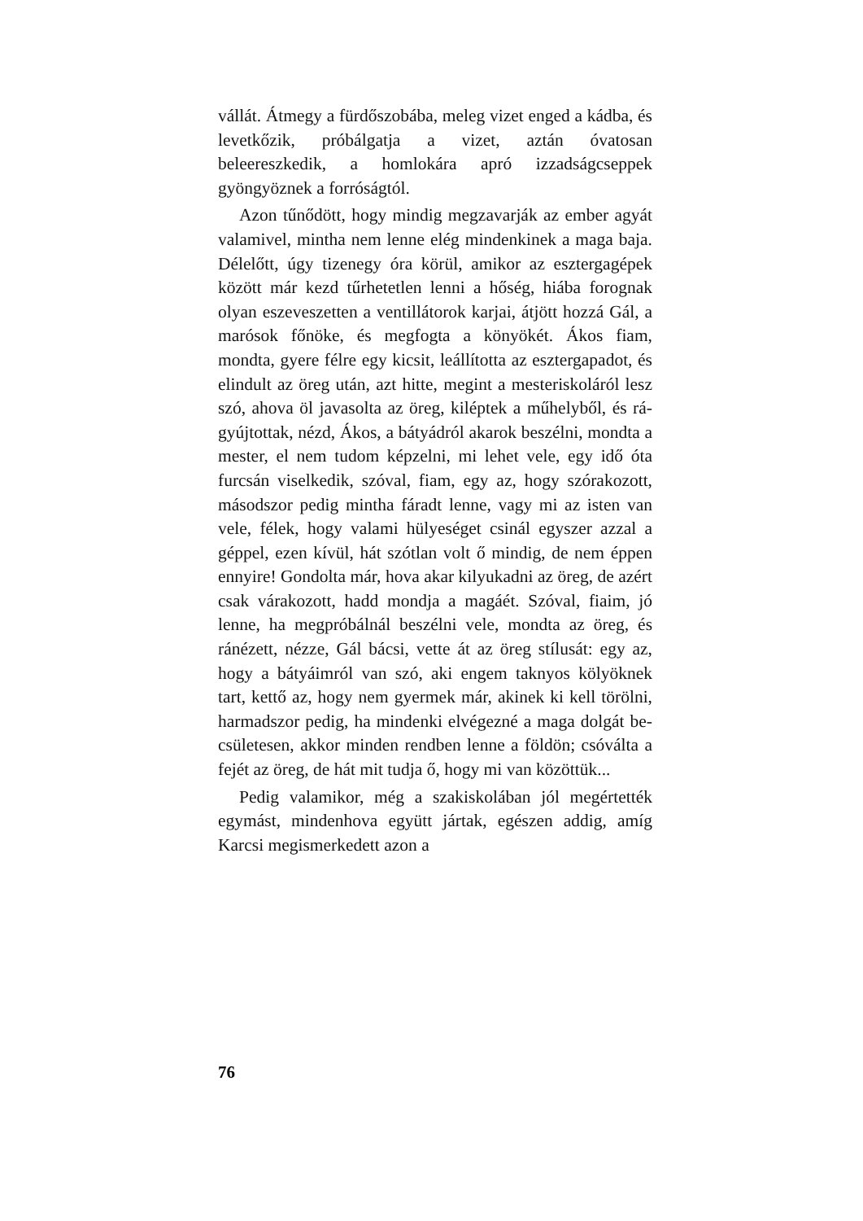vállát. Átmegy a fürdőszobába, meleg vizet enged a kádba, és levetkőzik, próbálgatja a vizet, aztán óvatosan beleereszkedik, a homlokára apró izzad­ságcseppek gyöngyöznek a forróságtól.
Azon tűnődött, hogy mindig megzavarják az em­ber agyát valamivel, mintha nem lenne elég min­denkinek a maga baja. Délelőtt, úgy tizenegy óra körül, amikor az esztergagépek között már kezd tűrhetetlen lenni a hőség, hiába forognak olyan eszeveszetten a ventillátorok karjai, átjött hozzá Gál, a marósok főnöke, és megfogta a könyökét. Ákos fiam, mondta, gyere félre egy kicsit, leállí­totta az esztergapadot, és elindult az öreg után, azt hitte, megint a mesteriskoláról lesz szó, ahova öl javasolta az öreg, kiléptek a műhelyből, és rá­gyújtottak, nézd, Ákos, a bátyádról akarok be­szélni, mondta a mester, el nem tudom képzelni, mi lehet vele, egy idő óta furcsán viselkedik, szó­val, fiam, egy az, hogy szórakozott, másodszor pedig mintha fáradt lenne, vagy mi az isten van vele, félek, hogy valami hülyeséget csinál egyszer azzal a géppel, ezen kívül, hát szótlan volt ő mindig, de nem éppen ennyire! Gondolta már, hova akar kilyukadni az öreg, de azért csak vá­rakozott, hadd mondja a magáét. Szóval, fiaim, jó lenne, ha megpróbálnál beszélni vele, mondta az öreg, és ránézett, nézze, Gál bácsi, vette át az öreg stílusát: egy az, hogy a bátyáimról van szó, aki engem taknyos kölyöknek tart, kettő az, hogy nem gyermek már, akinek ki kell törölni, harmadszor pedig, ha mindenki elvégezné a maga dolgát be­csületesen, akkor minden rendben lenne a földön; csóválta a fejét az öreg, de hát mit tudja ő, hogy mi van közöttük...
Pedig valamikor, még a szakiskolában jól meg­értették egymást, mindenhova együtt jártak, egé­szen addig, amíg Karcsi megismerkedett azon a
76